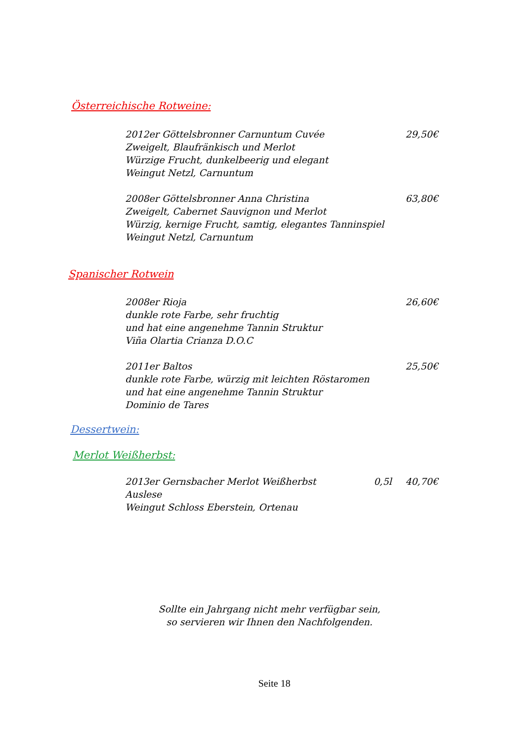Österreichische Rotweine:
2012er Göttelsbronner Carnuntum Cuvée
Zweigelt, Blaufränkisch und Merlot
Würzige Frucht, dunkelbeerig und elegant
Weingut Netzl, Carnuntum
29,50€
2008er Göttelsbronner Anna Christina
Zweigelt, Cabernet Sauvignon und Merlot
Würzig, kernige Frucht, samtig, elegantes Tanninspiel
Weingut Netzl, Carnuntum
63,80€
Spanischer Rotwein
2008er Rioja
dunkle rote Farbe, sehr fruchtig
und hat eine angenehme Tannin Struktur
Viña Olartia Crianza D.O.C
26,60€
2011er Baltos
dunkle rote Farbe, würzig mit leichten Röstaromen
und hat eine angenehme Tannin Struktur
Dominio de Tares
25,50€
Dessertwein:
Merlot Weißherbst:
2013er Gernsbacher Merlot Weißherbst
Auslese
Weingut Schloss Eberstein, Ortenau
0,5l 40,70€
Sollte ein Jahrgang nicht mehr verfügbar sein,
so servieren wir Ihnen den Nachfolgenden.
Seite 18